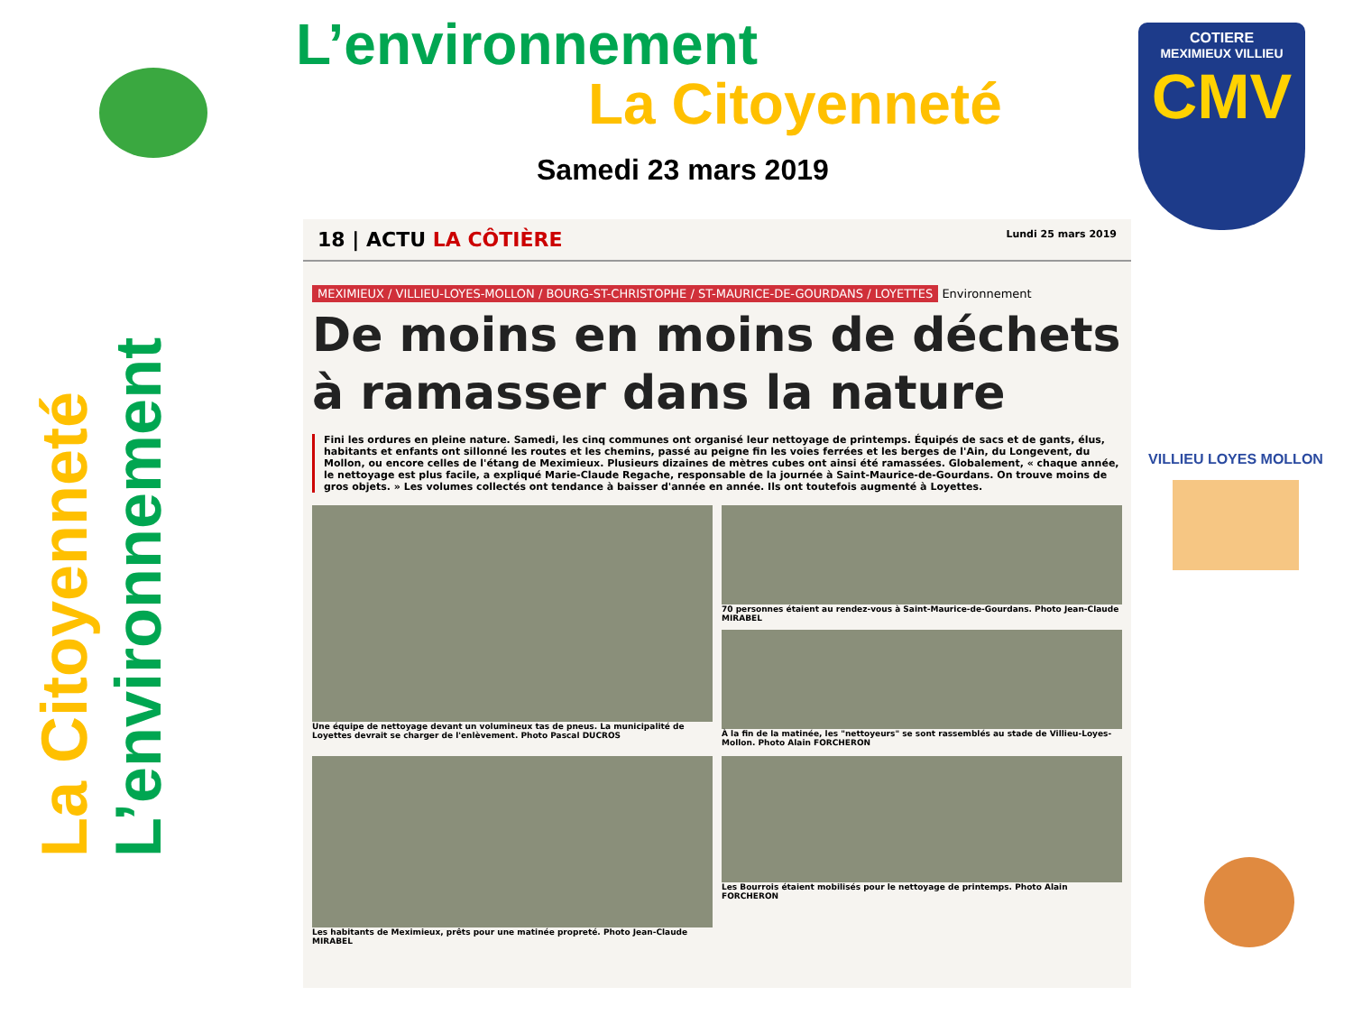L’environnement
La Citoyenneté
Samedi 23 mars 2019
COTIERE
MEXIMIEUX VILLIEU
CMV
La Citoyenneté
L’environnement
18 | ACTU LA CÔTIÈRE Lundi 25 mars 2019
MEXIMIEUX / VILLIEU-LOYES-MOLLON / BOURG-ST-CHRISTOPHE / ST-MAURICE-DE-GOURDANS / LOYETTES Environnement
De moins en moins de déchets à ramasser dans la nature
Fini les ordures en pleine nature. Samedi, les cinq communes ont organisé leur nettoyage de printemps. Équipés de sacs et de gants, élus, habitants et enfants ont sillonné les routes et les chemins, passé au peigne fin les voies ferrées et les berges de l'Ain, du Longevent, du Mollon, ou encore celles de l'étang de Meximieux. Plusieurs dizaines de mètres cubes ont ainsi été ramassées. Globalement, « chaque année, le nettoyage est plus facile, a expliqué Marie-Claude Regache, responsable de la journée à Saint-Maurice-de-Gourdans. On trouve moins de gros objets. » Les volumes collectés ont tendance à baisser d'année en année. Ils ont toutefois augmenté à Loyettes.
Une équipe de nettoyage devant un volumineux tas de pneus. La municipalité de Loyettes devrait se charger de l'enlèvement. Photo Pascal DUCROS
70 personnes étaient au rendez-vous à Saint-Maurice-de-Gourdans. Photo Jean-Claude MIRABEL
À la fin de la matinée, les "nettoyeurs" se sont rassemblés au stade de Villieu-Loyes-Mollon. Photo Alain FORCHERON
Les habitants de Meximieux, prêts pour une matinée propreté. Photo Jean-Claude MIRABEL
Les Bourrois étaient mobilisés pour le nettoyage de printemps. Photo Alain FORCHERON
VILLIEU LOYES MOLLON